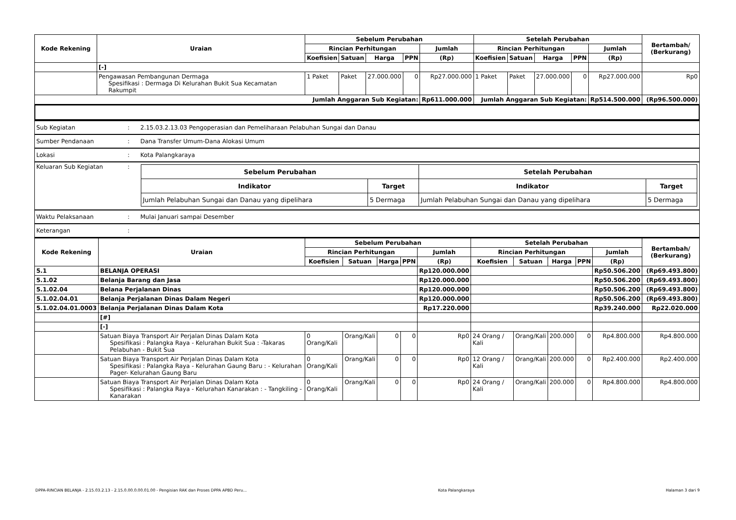| Kode Rekening | Uraian | Sebelum Perubahan | | | | | Setelah Perubahan | | | | | Bertambah/ (Berkurang) |
| --- | --- | --- | --- | --- | --- | --- | --- | --- | --- | --- | --- | --- |
| | | Rincian Perhitungan | | | | Jumlah | Rincian Perhitungan | | | | Jumlah | |
| | | Koefisien | Satuan | Harga | PPN | (Rp) | Koefisien | Satuan | Harga | PPN | (Rp) | |
| | [-] | | | | | | | | | | | |
| | Pengawasan Pembangunan Dermaga Spesifikasi : Dermaga Di Kelurahan Bukit Sua Kecamatan Rakumpit | 1 Paket | Paket | 27.000.000 | 0 | Rp27.000.000 | 1 Paket | Paket | 27.000.000 | 0 | Rp27.000.000 | Rp0 |
| Jumlah Anggaran Sub Kegiatan: | | | | | | Rp611.000.000 | Jumlah Anggaran Sub Kegiatan: | | | | Rp514.500.000 | (Rp96.500.000) |
| Sub Kegiatan | : | 2.15.03.2.13.03 Pengoperasian dan Pemeliharaan Pelabuhan Sungai dan Danau |
| Sumber Pendanaan | : | Dana Transfer Umum-Dana Alokasi Umum |
| Lokasi | : | Kota Palangkaraya |
| Keluaran Sub Kegiatan | : | / Sebelum Perubahan / / Setelah Perubahan / / / --- / --- / --- / --- / / Indikator / Target / Indikator / Target / / Jumlah Pelabuhan Sungai dan Danau yang dipelihara / 5 Dermaga / Jumlah Pelabuhan Sungai dan Danau yang dipelihara / 5 Dermaga / |
| Waktu Pelaksanaan | : | Mulai Januari sampai Desember |
| Keterangan | : | |
| Kode Rekening | Uraian | Sebelum Perubahan | | | | | Setelah Perubahan | | | | | Bertambah/ (Berkurang) |
| --- | --- | --- | --- | --- | --- | --- | --- | --- | --- | --- | --- | --- |
| | | Rincian Perhitungan | | | | Jumlah | Rincian Perhitungan | | | | Jumlah | |
| | | Koefisien | Satuan | Harga | PPN | (Rp) | Koefisien | Satuan | Harga | PPN | (Rp) | |
| 5.1 | BELANJA OPERASI | | | | | Rp120.000.000 | | | | | Rp50.506.200 | (Rp69.493.800) |
| 5.1.02 | Belanja Barang dan Jasa | | | | | Rp120.000.000 | | | | | Rp50.506.200 | (Rp69.493.800) |
| 5.1.02.04 | Belana Perjalanan Dinas | | | | | Rp120.000.000 | | | | | Rp50.506.200 | (Rp69.493.800) |
| 5.1.02.04.01 | Belanja Perjalanan Dinas Dalam Negeri | | | | | Rp120.000.000 | | | | | Rp50.506.200 | (Rp69.493.800) |
| 5.1.02.04.01.0003 | Belanja Perjalanan Dinas Dalam Kota | | | | | Rp17.220.000 | | | | | Rp39.240.000 | Rp22.020.000 |
| | [#] | | | | | | | | | | | |
| | [-] | | | | | | | | | | | |
| | Satuan Biaya Transport Air Perjalan Dinas Dalam Kota Spesifikasi : Palangka Raya - Kelurahan Bukit Sua : -Takaras Pelabuhan - Bukit Sua | 0 Orang/Kali | Orang/Kali | 0 | 0 | Rp0 | 24 Orang / Kali | Orang/Kali | 200.000 | 0 | Rp4.800.000 | Rp4.800.000 |
| | Satuan Biaya Transport Air Perjalan Dinas Dalam Kota Spesifikasi : Palangka Raya - Kelurahan Gaung Baru : - Kelurahan Pager- Kelurahan Gaung Baru | 0 Orang/Kali | Orang/Kali | 0 | 0 | Rp0 | 12 Orang / Kali | Orang/Kali | 200.000 | 0 | Rp2.400.000 | Rp2.400.000 |
| | Satuan Biaya Transport Air Perjalan Dinas Dalam Kota Spesifikasi : Palangka Raya - Kelurahan Kanarakan : - Tangkiling - Kanarakan | 0 Orang/Kali | Orang/Kali | 0 | 0 | Rp0 | 24 Orang / Kali | Orang/Kali | 200.000 | 0 | Rp4.800.000 | Rp4.800.000 |
DPPA-RINCIAN BELANJA - 2.15.03.2.13 - 2.15.0.00.0.00.01.00 - Pengisian RAK dan Proses DPPA APBD Peru... Kota Palangkaraya Halaman 3 dari 9